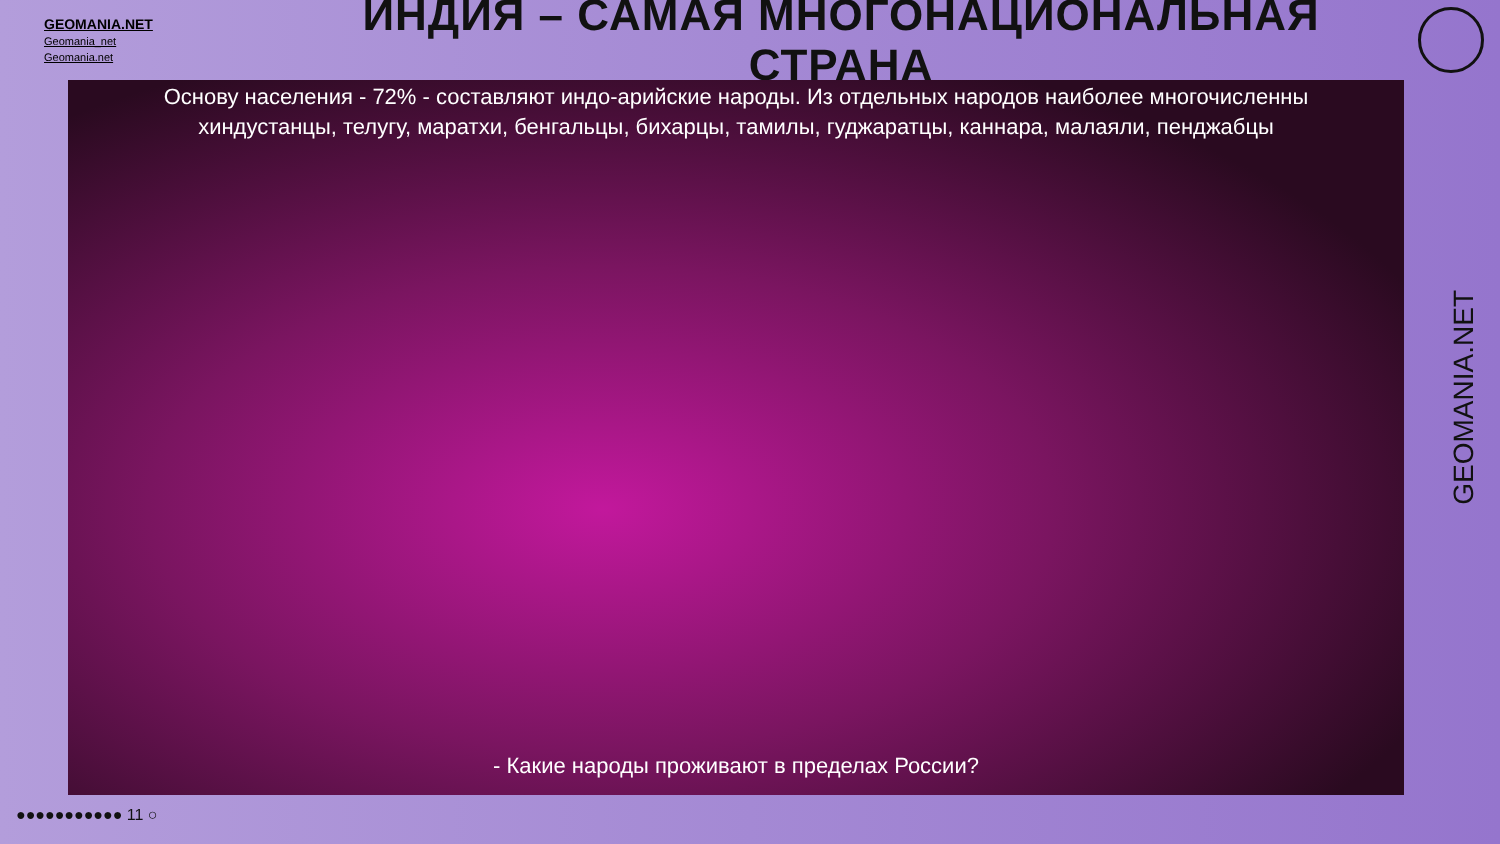GEOMANIA.NET
Geomania_net
Geomania.net
ИНДИЯ – САМАЯ МНОГОНАЦИОНАЛЬНАЯ СТРАНА
Основу населения - 72% - составляют индо-арийские народы. Из отдельных народов наиболее многочисленны хиндустанцы, телугу, маратхи, бенгальцы, бихарцы, тамилы, гуджаратцы, каннара, малаяли, пенджабцы
- Какие народы проживают в пределах России?
GEOMANIA.NET
●●●●●●●●●●● 11 ○